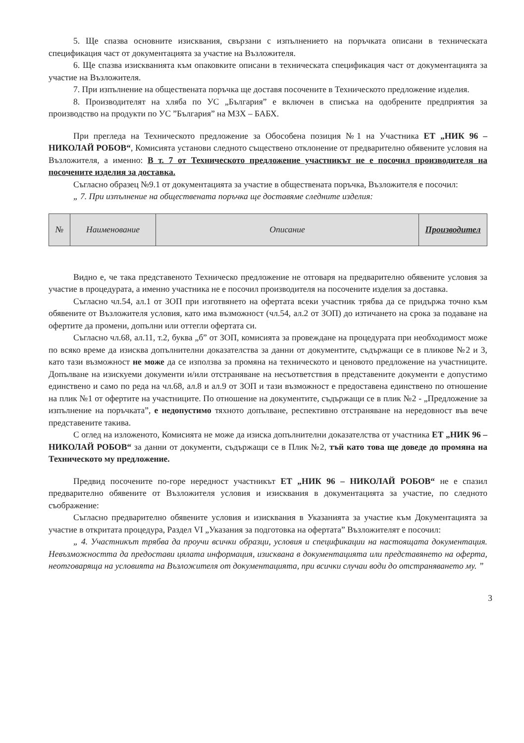5. Ще спазва основните изисквания, свързани с изпълнението на поръчката описани в техническата спецификация част от документацията за участие на Възложителя.
6. Ще спазва изискванията към опаковките описани в техническата спецификация част от документацията за участие на Възложителя.
7. При изпълнение на обществената поръчка ще доставя посочените в Техническото предложение изделия.
8. Производителят на хляба по УС „България” е включен в списъка на одобрените предприятия за производство на продукти по УС ”България” на МЗХ – БАБХ.
При прегледа на Техническото предложение за Обособена позиция №1 на Участника ЕТ „НИК 96 – НИКОЛАЙ РОБОВ“, Комисията установи следното съществено отклонение от предварително обявените условия на Възложителя, а именно: В т. 7 от Техническото предложение участникът не е посочил производителя на посочените изделия за доставка.
Съгласно образец №9.1 от документацията за участие в обществената поръчка, Възложителя е посочил:
„ 7. При изпълнение на обществената поръчка ще доставяме следните изделия:
| № | Наименование | Описание | Производител |
Видно е, че така представеното Техническо предложение не отговаря на предварително обявените условия за участие в процедурата, а именно участника не е посочил производителя на посочените изделия за доставка.
Съгласно чл.54, ал.1 от ЗОП при изготвянето на офертата всеки участник трябва да се придържа точно към обявените от Възложителя условия, като има възможност (чл.54, ал.2 от ЗОП) до изтичането на срока за подаване на офертите да промени, допълни или оттегли офертата си.
Съгласно чл.68, ал.11, т.2, буква „б” от ЗОП, комисията за провеждане на процедурата при необходимост може по всяко време да изисква допълнителни доказателства за данни от документите, съдържащи се в пликове №2 и 3, като тази възможност не може да се използва за промяна на техническото и ценовото предложение на участниците. Допълване на изискуеми документи и/или отстраняване на несъответствия в представените документи е допустимо единствено и само по реда на чл.68, ал.8 и ал.9 от ЗОП и тази възможност е предоставена единствено по отношение на плик №1 от офертите на участниците. По отношение на документите, съдържащи се в плик №2 - „Предложение за изпълнение на поръчката”, е недопустимо тяхното допълване, респективно отстраняване на нередовност във вече представените такива.
С оглед на изложеното, Комисията не може да изиска допълнителни доказателства от участника ЕТ „НИК 96 – НИКОЛАЙ РОБОВ“ за данни от документи, съдържащи се в Плик №2, тъй като това ще доведе до промяна на Техническото му предложение.
Предвид посочените по-горе нередност участникът ЕТ „НИК 96 – НИКОЛАЙ РОБОВ“ не е спазил предварително обявените от Възложителя условия и изисквания в документацията за участие, по следното съображение:
Съгласно предварително обявените условия и изисквания в Указанията за участие към Документацията за участие в откритата процедура, Раздел VI „Указания за подготовка на офертата” Възложителят е посочил:
„ 4. Участникът трябва да проучи всички образци, условия и спецификации на настоящата документация. Невъзможността да предостави цялата информация, изисквана в документацията или представянето на оферта, неотговаряща на условията на Възложителя от документацията, при всички случаи води до отстраняването му. ”
3